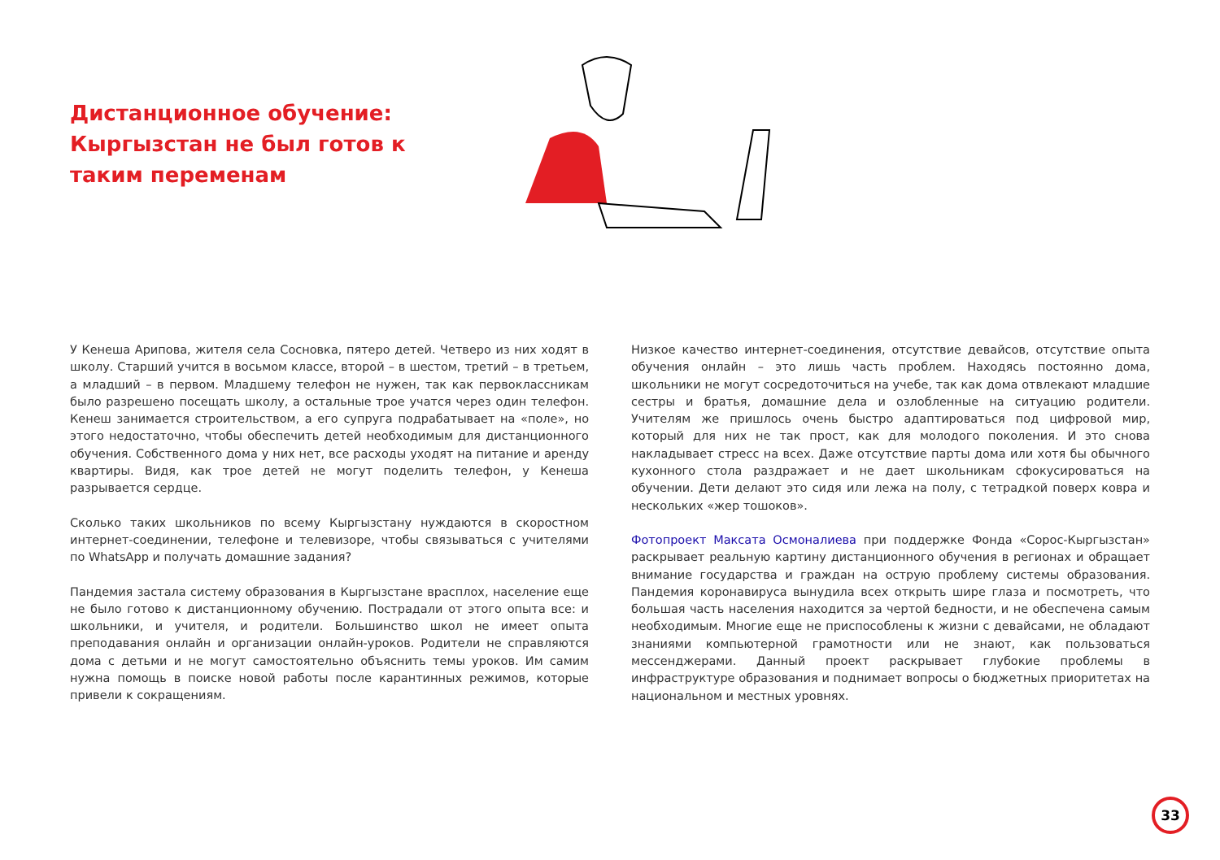Дистанционное обучение: Кыргызстан не был готов к таким переменам
У Кенеша Арипова, жителя села Сосновка, пятеро детей. Четверо из них ходят в школу. Старший учится в восьмом классе, второй – в шестом, третий – в третьем, а младший – в первом. Младшему телефон не нужен, так как первоклассникам было разрешено посещать школу, а остальные трое учатся через один телефон. Кенеш занимается строительством, а его супруга подрабатывает на «поле», но этого недостаточно, чтобы обеспечить детей необходимым для дистанционного обучения. Собственного дома у них нет, все расходы уходят на питание и аренду квартиры. Видя, как трое детей не могут поделить телефон, у Кенеша разрывается сердце.
Сколько таких школьников по всему Кыргызстану нуждаются в скоростном интернет-соединении, телефоне и телевизоре, чтобы связываться с учителями по WhatsApp и получать домашние задания?
Пандемия застала систему образования в Кыргызстане врасплох, население еще не было готово к дистанционному обучению. Пострадали от этого опыта все: и школьники, и учителя, и родители. Большинство школ не имеет опыта преподавания онлайн и организации онлайн-уроков. Родители не справляются дома с детьми и не могут самостоятельно объяснить темы уроков. Им самим нужна помощь в поиске новой работы после карантинных режимов, которые привели к сокращениям.
Низкое качество интернет-соединения, отсутствие девайсов, отсутствие опыта обучения онлайн – это лишь часть проблем. Находясь постоянно дома, школьники не могут сосредоточиться на учебе, так как дома отвлекают младшие сестры и братья, домашние дела и озлобленные на ситуацию родители. Учителям же пришлось очень быстро адаптироваться под цифровой мир, который для них не так прост, как для молодого поколения. И это снова накладывает стресс на всех. Даже отсутствие парты дома или хотя бы обычного кухонного стола раздражает и не дает школьникам сфокусироваться на обучении. Дети делают это сидя или лежа на полу, с тетрадкой поверх ковра и нескольких «жер тошоков».
Фотопроект Максата Осмоналиева при поддержке Фонда «Сорос-Кыргызстан» раскрывает реальную картину дистанционного обучения в регионах и обращает внимание государства и граждан на острую проблему системы образования. Пандемия коронавируса вынудила всех открыть шире глаза и посмотреть, что большая часть населения находится за чертой бедности, и не обеспечена самым необходимым. Многие еще не приспособлены к жизни с девайсами, не обладают знаниями компьютерной грамотности или не знают, как пользоваться мессенджерами. Данный проект раскрывает глубокие проблемы в инфраструктуре образования и поднимает вопросы о бюджетных приоритетах на национальном и местных уровнях.
33